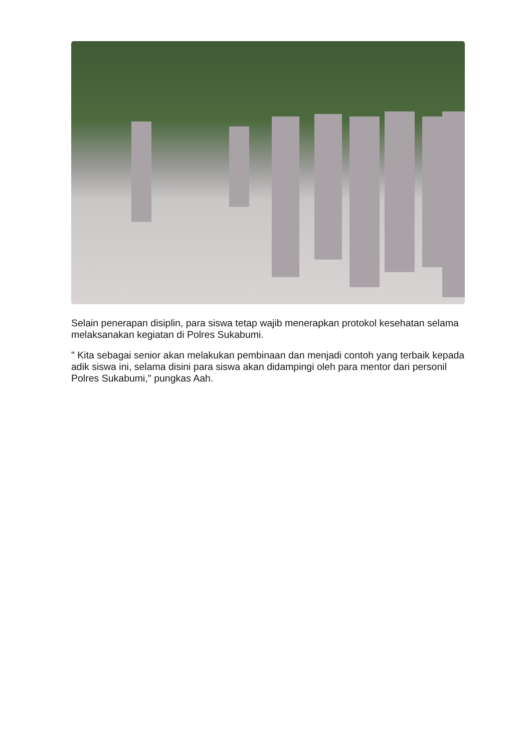Selain penerapan disiplin, para siswa tetap wajib menerapkan protokol kesehatan selama melaksanakan kegiatan di Polres Sukabumi.
" Kita sebagai senior akan melakukan pembinaan dan menjadi contoh yang terbaik kepada adik siswa ini, selama disini para siswa akan didampingi oleh para mentor dari personil Polres Sukabumi," pungkas Aah.